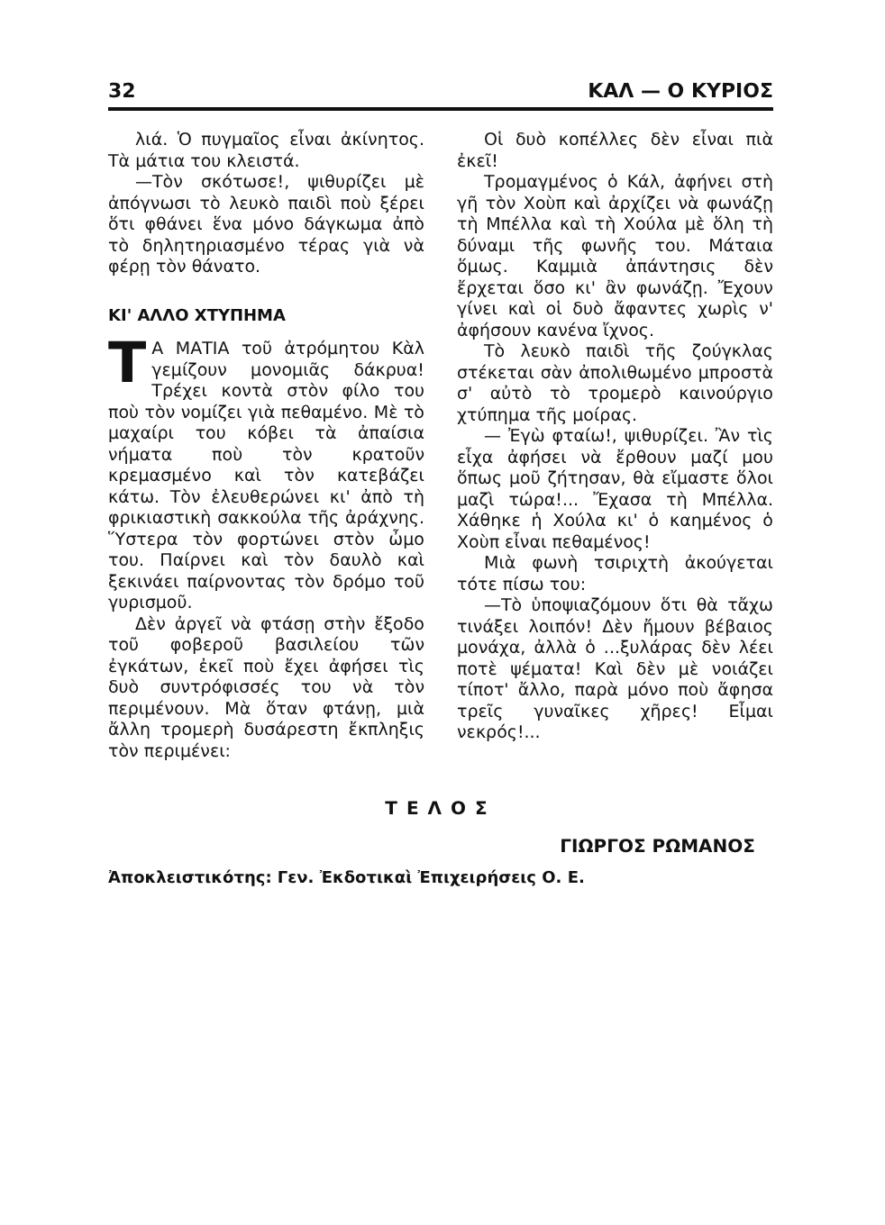32 ΚΑΛ — Ο ΚΥΡΙΟΣ
λιά. Ὁ πυγμαῖος εἶναι ἀκίνητος. Τὰ μάτια του κλειστά.
—Τὸν σκότωσε!, ψιθυρίζει μὲ ἀπόγνωσι τὸ λευκὸ παιδὶ ποὺ ξέρει ὅτι φθάνει ἕνα μόνο δάγκωμα ἀπὸ τὸ δηλητηριασμένο τέρας γιὰ νὰ φέρῃ τὸν θάνατο.
ΚΙ' ΑΛΛΟ ΧΤΥΠΗΜΑ
TΑ ΜΑΤΙΑ τοῦ ἀτρόμητου Κὰλ γεμίζουν μονομιᾶς δάκρυα! Τρέχει κοντὰ στὸν φίλο του ποὺ τὸν νομίζει γιὰ πεθαμένο. Μὲ τὸ μαχαίρι του κόβει τὰ ἀπαίσια νήματα ποὺ τὸν κρατοῦν κρεμασμένο καὶ τὸν κατεβάζει κάτω. Τὸν ἐλευθερώνει κι' ἀπὸ τὴ φρικιαστικὴ σακκούλα τῆς ἀράχνης. Ὕστερα τὸν φορτώνει στὸν ὦμο του. Παίρνει καὶ τὸν δαυλὸ καὶ ξεκινάει παίρνοντας τὸν δρόμο τοῦ γυρισμοῦ.
Δὲν ἀργεῖ νὰ φτάσῃ στὴν ἔξοδο τοῦ φοβεροῦ βασιλείου τῶν ἐγκάτων, ἐκεῖ ποὺ ἔχει ἀφήσει τὶς δυὸ συντρόφισσές του νὰ τὸν περιμένουν. Μὰ ὅταν φτάνῃ, μιὰ ἄλλη τρομερὴ δυσάρεστη ἔκπληξις τὸν περιμένει:
Οἱ δυὸ κοπέλλες δὲν εἶναι πιὰ ἐκεῖ!
Τρομαγμένος ὁ Κάλ, ἀφήνει στὴ γῆ τὸν Χοὺπ καὶ ἀρχίζει νὰ φωνάζῃ τὴ Μπέλλα καὶ τὴ Χούλα μὲ ὅλη τὴ δύναμι τῆς φωνῆς του. Μάταια ὅμως. Καμμιὰ ἀπάντησις δὲν ἔρχεται ὅσο κι' ἂν φωνάζῃ. Ἔχουν γίνει καὶ οἱ δυὸ ἄφαντες χωρὶς ν' ἀφήσουν κανένα ἴχνος.
Τὸ λευκὸ παιδὶ τῆς ζούγκλας στέκεται σὰν ἀπολιθωμένο μπροστὰ σ' αὐτὸ τὸ τρομερὸ καινούργιο χτύπημα τῆς μοίρας.
— Ἐγὼ φταίω!, ψιθυρίζει. Ἂν τὶς εἶχα ἀφήσει νὰ ἔρθουν μαζί μου ὅπως μοῦ ζήτησαν, θὰ εἴμαστε ὅλοι μαζὶ τώρα!... Ἔχασα τὴ Μπέλλα. Χάθηκε ἡ Χούλα κι' ὁ καημένος ὁ Χοὺπ εἶναι πεθαμένος!
Μιὰ φωνὴ τσιριχτὴ ἀκούγεται τότε πίσω του:
—Τὸ ὑποψιαζόμουν ὅτι θὰ τἄχω τινάξει λοιπόν! Δὲν ἤμουν βέβαιος μονάχα, ἀλλὰ ὁ ...ξυλάρας δὲν λέει ποτὲ ψέματα! Καὶ δὲν μὲ νοιάζει τίποτ' ἄλλο, παρὰ μόνο ποὺ ἄφησα τρεῖς γυναῖκες χῆρες! Εἶμαι νεκρός!...
ΤΕΛΟΣ
ΓΙΩΡΓΟΣ ΡΩΜΑΝΟΣ
Ἀποκλειστικότης: Γεν. Ἐκδοτικαὶ Ἐπιχειρήσεις Ο. Ε.